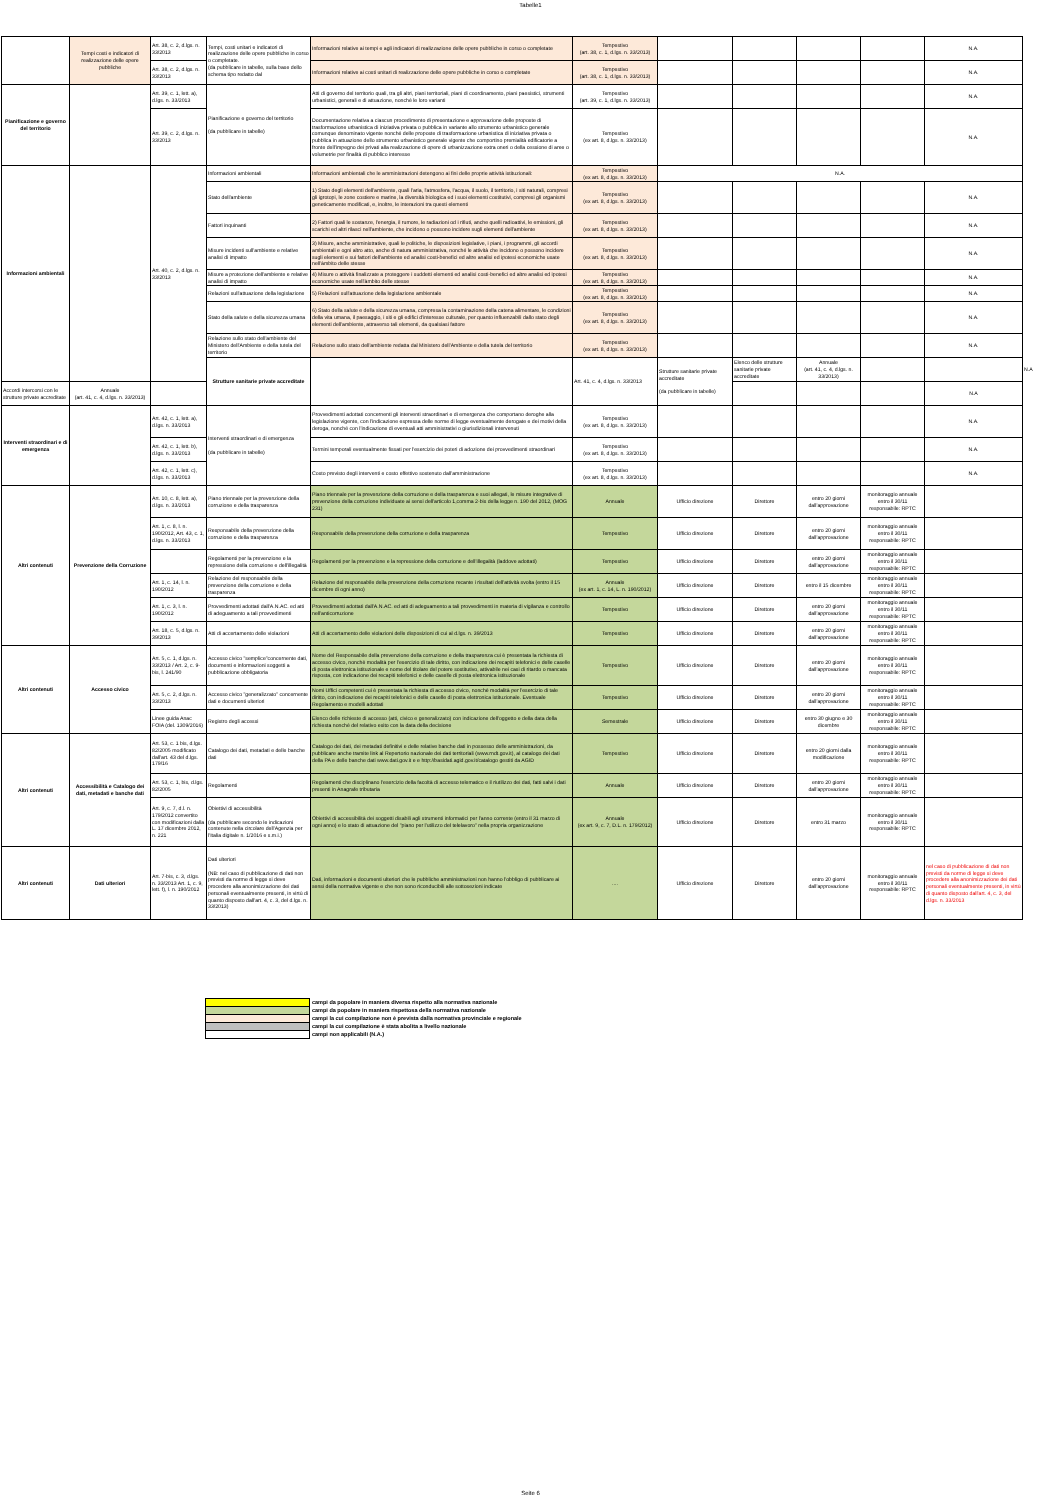Tabelle1
| | Tempi costi e indicatori di realizzazione delle opere pubbliche | Art. 38, c. 2, d.lgs. n. 33/2013 | Tempi, costi unitari e indicatori di realizzazione delle opere pubbliche in corso o completate. (da pubblicare in tabelle, sulla base dello schema tipo redatto dal | Informazioni relative ai tempi e agli indicatori di realizzazione delle opere pubbliche in corso o completate | Tempestivo (art. 38, c. 1, d.lgs. n. 33/2013) | | | | | N.A. | | | |
| | | Art. 38, c. 2, d.lgs. n. 33/2013 | | Informazioni relative ai costi unitari di realizzazione delle opere pubbliche in corso o completate | Tempestivo (art. 38, c. 1, d.lgs. n. 33/2013) | | | | | N.A. | | | |
| Pianificazione e governo del territorio | | Art. 39, c. 1, lett. a), d.lgs. n. 33/2013 | Pianificazione e governo del territorio (da pubblicare in tabelle) | Atti di governo del territorio quali, tra gli altri, piani territoriali, piani di coordinamento, piani paesistici, strumenti urbanistici, generali e di attuazione, nonché le loro varianti | Tempestivo (art. 39, c. 1, d.lgs. n. 33/2013) | | | | | N.A. | | | |
| | | Art. 39, c. 2, d.lgs. n. 33/2013 | | Documentazione relativa a ciascun procedimento di presentazione e approvazione delle proposte di trasformazione urbanistica di iniziativa privata o pubblica in variante allo strumento urbanistico generale comunque denominato vigente nonché delle proposte di trasformazione urbanistica di iniziativa privata o pubblica in attuazione dello strumento urbanistico generale vigente che comportino premialità edificatorie a fronte dell'impegno dei privati alla realizzazione di opere di urbanizzazione extra oneri o della cessione di aree o volumetrie per finalità di pubblico interesse | Tempestivo (ex art. 8, d.lgs. n. 33/2013) | | | | | N.A. | | | |
| Informazioni ambientali | | Art. 40, c. 2, d.lgs. n. 33/2013 | Informazioni ambientali | Informazioni ambientali che le amministrazioni detengono ai fini delle proprie attività istituzionali: | Tempestivo (ex art. 8, d.lgs. n. 33/2013) | N.A. | | | | | | | |
| | | | Stato dell'ambiente | 1) Stato degli elementi dell'ambiente, quali l'aria, l'atmosfera, l'acqua, il suolo, il territorio, i siti naturali, compresi gli igrotopi, le zone costiere e marine, la diversità biologica ed i suoi elementi costitutivi, compresi gli organismi geneticamente modificati, e, inoltre, le interazioni tra questi elementi | Tempestivo (ex art. 8, d.lgs. n. 33/2013) | | | | | N.A. | | | |
| | | | Fattori inquinanti | 2) Fattori quali le sostanze, l'energia, il rumore, le radiazioni od i rifiuti, anche quelli radioattivi, le emissioni, gli scarichi ed altri rilasci nell'ambiente, che incidono o possono incidere sugli elementi dell'ambiente | Tempestivo (ex art. 8, d.lgs. n. 33/2013) | | | | | N.A. | | | |
| | | | Misure incidenti sull'ambiente e relative analisi di impatto | 3) Misure, anche amministrative, quali le politiche, le disposizioni legislative, i piani, i programmi, gli accordi ambientali e ogni altro atto, anche di natura amministrativa, nonché le attività che incidono o possono incidere sugli elementi e sui fattori dell'ambiente ed analisi costi-benefici ed altre analisi ed ipotesi economiche usate nell'àmbito delle stesse | Tempestivo (ex art. 8, d.lgs. n. 33/2013) | | | | | N.A. | | | |
| | | | Misure a protezione dell'ambiente e relative analisi di impatto | 4) Misure o attività finalizzate a proteggere i suddetti elementi ed analisi costi-benefici ed altre analisi ed ipotesi economiche usate nell'àmbito delle stesse | Tempestivo (ex art. 8, d.lgs. n. 33/2013) | | | | | N.A. | | | |
| | | | Relazioni sull'attuazione della legislazione | 5) Relazioni sull'attuazione della legislazione ambientale | Tempestivo (ex art. 8, d.lgs. n. 33/2013) | | | | | N.A. | | | |
| | | | Stato della salute e della sicurezza umana | 6) Stato della salute e della sicurezza umana, compresa la contaminazione della catena alimentare, le condizioni della vita umana, il paesaggio, i siti e gli edifici d'interesse culturale, per quanto influenzabili dallo stato degli elementi dell'ambiente, attraverso tali elementi, da qualsiasi fattore | Tempestivo (ex art. 8, d.lgs. n. 33/2013) | | | | | N.A. | | | |
| | | | Relazione sullo stato dell'ambiente del Ministero dell'Ambiente e della tutela del territorio | Relazione sullo stato dell'ambiente redatta dal Ministero dell'Ambiente e della tutela del territorio | Tempestivo (ex art. 8, d.lgs. n. 33/2013) | | | | | N.A. | | | |
| | | | Strutture sanitarie private accreditate | | Art. 41, c. 4, d.lgs. n. 33/2013 | Strutture sanitarie private accreditate (da pubblicare in tabelle) | Elenco delle strutture sanitarie private accreditate | Annuale (art. 41, c. 4, d.lgs. n. 33/2013) | | | | | N.A |
| Accordi intercorsi con le strutture private accreditate | Annuale (art. 41, c. 4, d.lgs. n. 33/2013) | | | | | | | | | N.A | | | |
| Interventi straordinari e di emergenza | | Art. 42, c. 1, lett. a), d.lgs. n. 33/2013 | Interventi straordinari e di emergenza (da pubblicare in tabelle) | Provvedimenti adottati concernenti gli interventi straordinari e di emergenza che comportano deroghe alla legislazione vigente, con l'indicazione espressa delle norme di legge eventualmente derogate e dei motivi della deroga, nonché con l'indicazione di eventuali atti amministrativi o giurisdizionali intervenuti | Tempestivo (ex art. 8, d.lgs. n. 33/2013) | | | | | N.A. | | | |
| | | Art. 42, c. 1, lett. b), d.lgs. n. 33/2013 | | Termini temporali eventualmente fissati per l'esercizio dei poteri di adozione dei provvedimenti straordinari | Tempestivo (ex art. 8, d.lgs. n. 33/2013) | | | | | N.A. | | | |
| | | Art. 42, c. 1, lett. c), d.lgs. n. 33/2013 | | Costo previsto degli interventi e costo effettivo sostenuto dall'amministrazione | Tempestivo (ex art. 8, d.lgs. n. 33/2013) | | | | | N.A. | | | |
| Altri contenuti | Prevenzione della Corruzione | Art. 10, c. 8, lett. a), d.lgs. n. 33/2013 | Piano triennale per la prevenzione della corruzione e della trasparenza | Piano triennale per la prevenzione della corruzione e della trasparenza e suoi allegati, le misure integrative di prevenzione della corruzione individuate ai sensi dell'articolo 1,comma 2-bis della legge n. 190 del 2012, (MOG 231) | Annuale | Ufficio direzione | Direttore | entro 20 giorni dall'approvazione | monitoraggio annuale entro il 30/11 responsabile: RPTC | | | | |
| | | Art. 1, c. 8, l. n. 190/2012, Art. 43, c. 1, d.lgs. n. 33/2013 | Responsabile della prevenzione della corruzione e della trasparenza | Responsabile della prevenzione della corruzione e della trasparenza | Tempestivo | Ufficio direzione | Direttore | entro 20 giorni dall'approvazione | monitoraggio annuale entro il 30/11 responsabile: RPTC | | | | |
| | | | Regolamenti per la prevenzione e la repressione della corruzione e dell'illegalità | Regolamenti per la prevenzione e la repressione della corruzione e dell'illegalità (laddove adottati) | Tempestivo | Ufficio direzione | Direttore | entro 20 giorni dall'approvazione | monitoraggio annuale entro il 30/11 responsabile: RPTC | | | | |
| | | Art. 1, c. 14, l. n. 190/2012 | Relazione del responsabile della prevenzione della corruzione e della trasparenza | Relazione del responsabile della prevenzione della corruzione recante i risultati dell'attività svolta (entro il 15 dicembre di ogni anno) | Annuale (ex art. 1, c. 14, L. n. 190/2012) | Ufficio direzione | Direttore | entro il 15 dicembre | monitoraggio annuale entro il 30/11 responsabile: RPTC | | | | |
| | | Art. 1, c. 3, l. n. 190/2012 | Provvedimenti adottati dall'A.N.AC. ed atti di adeguamento a tali provvedimenti | Provvedimenti adottati dall'A.N.AC. ed atti di adeguamento a tali provvedimenti in materia di vigilanza e controllo nell'anticorruzione | Tempestivo | Ufficio direzione | Direttore | entro 20 giorni dall'approvazione | monitoraggio annuale entro il 30/11 responsabile: RPTC | | | | |
| | | Art. 18, c. 5, d.lgs. n. 39/2013 | Atti di accertamento delle violazioni | Atti di accertamento delle violazioni delle disposizioni di cui al d.lgs. n. 39/2013 | Tempestivo | Ufficio direzione | Direttore | entro 20 giorni dall'approvazione | monitoraggio annuale entro il 30/11 responsabile: RPTC | | | | |
| Altri contenuti | Accesso civico | Art. 5, c. 1, d.lgs. n. 33/2013 / Art. 2, c. 9-bis, l. 241/90 | Accesso civico "semplice"concernente dati, documenti e informazioni soggetti a pubblicazione obbligatoria | Nome del Responsabile della prevenzione della corruzione e della trasparenza cui è presentata la richiesta di accesso civico, nonchè modalità per l'esercizio di tale diritto, con indicazione dei recapiti telefonici e delle caselle di posta elettronica istituzionale e nome del titolare del potere sostitutivo, attivabile nei casi di ritardo o mancata risposta, con indicazione dei recapiti telefonici e delle caselle di posta elettronica istituzionale | Tempestivo | Ufficio direzione | Direttore | entro 20 giorni dall'approvazione | monitoraggio annuale entro il 30/11 responsabile: RPTC | | | | |
| | | Art. 5, c. 2, d.lgs. n. 33/2013 | Accesso civico "generalizzato" concernente dati e documenti ulteriori | Nomi Uffici competenti cui è presentata la richiesta di accesso civico, nonchè modalità per l'esercizio di tale diritto, con indicazione dei recapiti telefonici e delle caselle di posta elettronica istituzionale. Eventuale Regolamento e modelli adottati | Tempestivo | Ufficio direzione | Direttore | entro 20 giorni dall'approvazione | monitoraggio annuale entro il 30/11 responsabile: RPTC | | | | |
| | | Linee guida Anac FOIA (del. 1309/2016) | Registro degli accessi | Elenco delle richieste di accesso (atti, civico e generalizzato) con indicazione dell'oggetto e della data della richiesta nonché del relativo esito con la data della decisione | Semestrale | Ufficio direzione | Direttore | entro 30 giugno e 30 dicembre | monitoraggio annuale entro il 30/11 responsabile: RPTC | | | | |
| Altri contenuti | Accessibilità e Catalogo dei dati, metadati e banche dati | Art. 53, c. 1 bis, d.lgs. 82/2005 modificato dall'art. 43 del d.lgs. 179/16 | Catalogo dei dati, metadati e delle banche dati | Catalogo dei dati, dei metadati definitivi e delle relative banche dati in possesso delle amministrazioni, da pubblicare anche tramite link al Repertorio nazionale dei dati territoriali (www.rndt.gov.it), al catalogo dei dati della PA e delle banche dati www.dati.gov.it e e http://basidati.agid.gov.it/catalogo gestiti da AGID | Tempestivo | Ufficio direzione | Direttore | entro 20 giorni dalla modificazione | monitoraggio annuale entro il 30/11 responsabile: RPTC | | | | |
| | | Art. 53, c. 1, bis, d.lgs. 82/2005 | Regolamenti | Regolamenti che disciplinano l'esercizio della facoltà di accesso telematico e il riutilizzo dei dati, fatti salvi i dati presenti in Anagrafe tributaria | Annuale | Ufficio direzione | Direttore | entro 20 giorni dall'approvazione | monitoraggio annuale entro il 30/11 responsabile: RPTC | | | | |
| | | Art. 9, c. 7, d.l. n. 179/2012 convertito con modificazioni dalla L. 17 dicembre 2012, n. 221 | Obiettivi di accessibilità (da pubblicare secondo le indicazioni contenute nella circolare dell'Agenzia per l'Italia digitale n. 1/2016 e s.m.i.) | Obiettivi di accessibilità dei soggetti disabili agli strumenti informatici per l'anno corrente (entro il 31 marzo di ogni anno) e lo stato di attuazione del "piano per l'utilizzo del telelavoro" nella propria organizzazione | Annuale (ex art. 9, c. 7, D.L. n. 179/2012) | Ufficio direzione | Direttore | entro 31 marzo | monitoraggio annuale entro il 30/11 responsabile: RPTC | | | | |
| Altri contenuti | Dati ulteriori | Art. 7-bis, c. 3, d.lgs. n. 33/2013 Art. 1, c. 9, lett. f), l. n. 190/2012 | Dati ulteriori (NB: nel caso di pubblicazione di dati non previsti da norme di legge si deve procedere alla anonimizzazione dei dati personali eventualmente presenti, in virtù di quanto disposto dall'art. 4, c. 3, del d.lgs. n. 33/2013) | Dati, informazioni e documenti ulteriori che le pubbliche amministrazioni non hanno l'obbligo di pubblicare ai sensi della normativa vigente e che non sono riconducibili alle sottosezioni indicate | .... | Ufficio direzione | Direttore | entro 20 giorni dall'approvazione | monitoraggio annuale entro il 30/11 responsabile: RPTC | nel caso di pubblicazione di dati non previsti da norme di legge si deve procedere alla anonimizzazione dei dati personali eventualmente presenti, in virtù di quanto disposto dall'art. 4, c. 3, del d.lgs. n. 33/2013 | | | |
campi da popolare in maniera diversa rispetto alla normativa nazionale
campi da popolare in maniera rispettosa della normativa nazionale
campi la cui compilazione non è prevista dalla normativa provinciale e regionale
campi la cui compilazione è stata abolita a livello nazionale
campi non applicabili (N.A.)
Seite 6